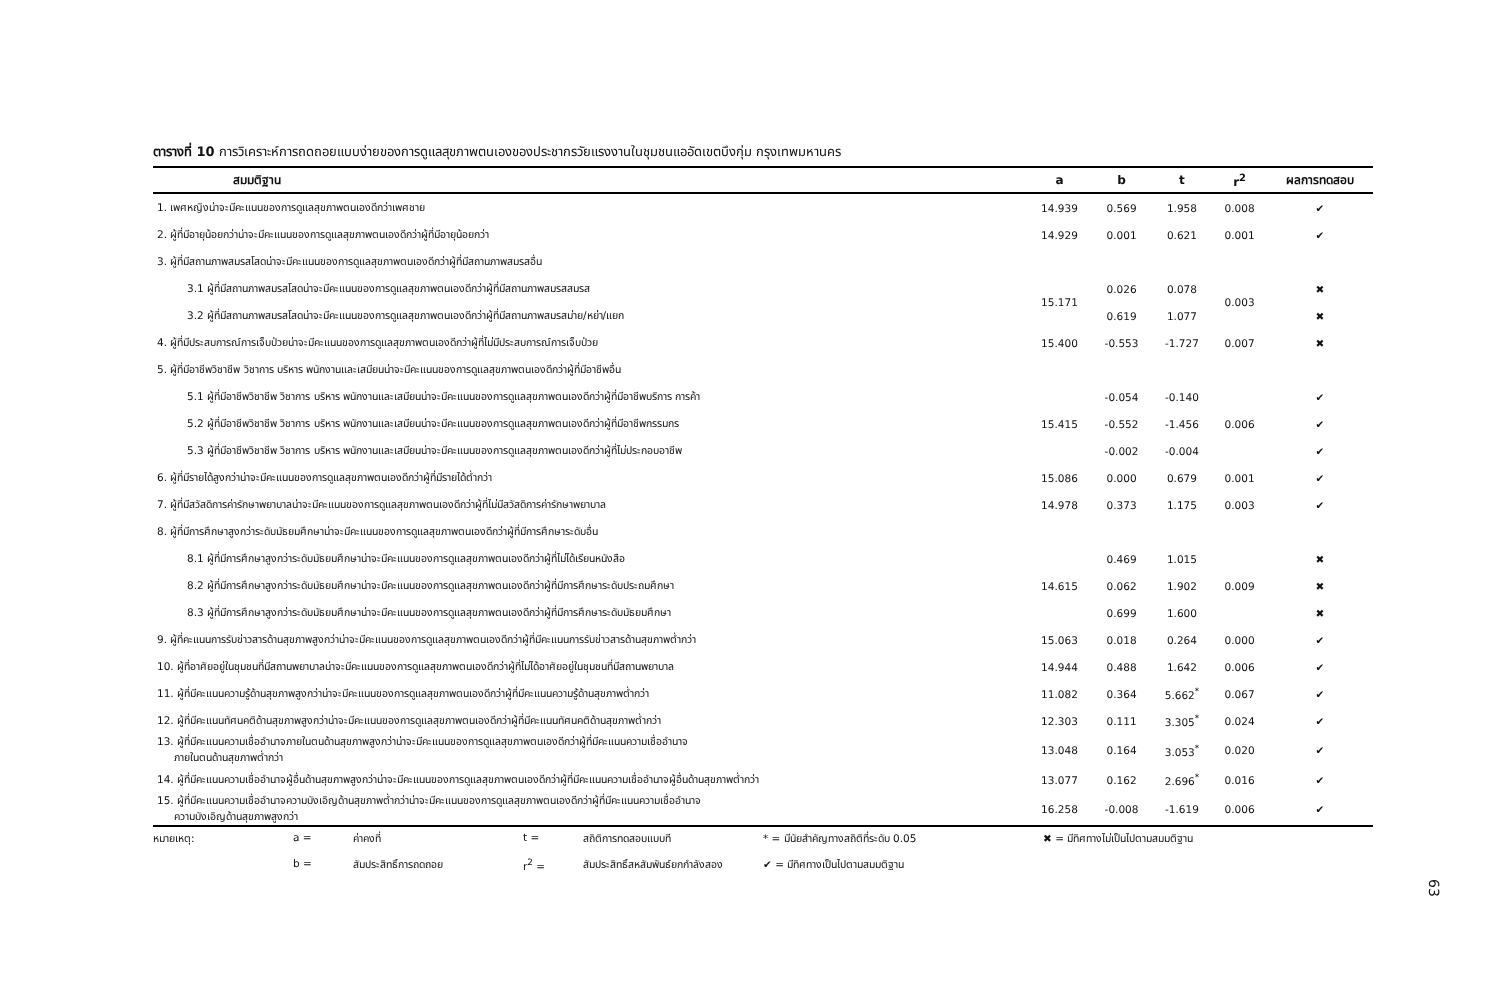ตารางที่ 10 การวิเคราะห์การถดถอยแบบง่ายของการดูแลสุขภาพตนเองของประชากรวัยแรงงานในชุมชนแออัดเขตบึงกุ่ม กรุงเทพมหานคร
| สมมติฐาน | a | b | t | r<sup>2</sup> | ผลการทดสอบ |
| --- | --- | --- | --- | --- | --- |
| 1. เพศหญิงน่าจะมีคะแนนของการดูแลสุขภาพตนเองดีกว่าเพศชาย | 14.939 | 0.569 | 1.958 | 0.008 | ✔ |
| 2. ผู้ที่มีอายุน้อยกว่าน่าจะมีคะแนนของการดูแลสุขภาพตนเองดีกว่าผู้ที่มีอายุน้อยกว่า | 14.929 | 0.001 | 0.621 | 0.001 | ✔ |
| 3. ผู้ที่มีสถานภาพสมรสโสดน่าจะมีคะแนนของการดูแลสุขภาพตนเองดีกว่าผู้ที่มีสถานภาพสมรสอื่น | | | | | |
| 3.1 ผู้ที่มีสถานภาพสมรสโสดน่าจะมีคะแนนของการดูแลสุขภาพตนเองดีกว่าผู้ที่มีสถานภาพสมรสสมรส | 15.171 | 0.026 | 0.078 | 0.003 | ✖ |
| 3.2 ผู้ที่มีสถานภาพสมรสโสดน่าจะมีคะแนนของการดูแลสุขภาพตนเองดีกว่าผู้ที่มีสถานภาพสมรสม่าย/หย่า/แยก | | 0.619 | 1.077 | | ✖ |
| 4. ผู้ที่มีประสบการณ์การเจ็บป่วยน่าจะมีคะแนนของการดูแลสุขภาพตนเองดีกว่าผู้ที่ไม่มีประสบการณ์การเจ็บป่วย | 15.400 | -0.553 | -1.727 | 0.007 | ✖ |
| 5. ผู้ที่มีอาชีพวิชาชีพ วิชาการ บริหาร พนักงานและเสมียนน่าจะมีคะแนนของการดูแลสุขภาพตนเองดีกว่าผู้ที่มีอาชีพอื่น | | | | | |
| 5.1 ผู้ที่มีอาชีพวิชาชีพ วิชาการ บริหาร พนักงานและเสมียนน่าจะมีคะแนนของการดูแลสุขภาพตนเองดีกว่าผู้ที่มีอาชีพบริการ การค้า | 15.415 | -0.054 | -0.140 | 0.006 | ✔ |
| 5.2 ผู้ที่มีอาชีพวิชาชีพ วิชาการ บริหาร พนักงานและเสมียนน่าจะมีคะแนนของการดูแลสุขภาพตนเองดีกว่าผู้ที่มีอาชีพกรรมกร | | -0.552 | -1.456 | | ✔ |
| 5.3 ผู้ที่มีอาชีพวิชาชีพ วิชาการ บริหาร พนักงานและเสมียนน่าจะมีคะแนนของการดูแลสุขภาพตนเองดีกว่าผู้ที่ไม่ประกอบอาชีพ | | -0.002 | -0.004 | | ✔ |
| 6. ผู้ที่มีรายได้สูงกว่าน่าจะมีคะแนนของการดูแลสุขภาพตนเองดีกว่าผู้ที่มีรายได้ต่ำกว่า | 15.086 | 0.000 | 0.679 | 0.001 | ✔ |
| 7. ผู้ที่มีสวัสดิการค่ารักษาพยาบาลน่าจะมีคะแนนของการดูแลสุขภาพตนเองดีกว่าผู้ที่ไม่มีสวัสดิการค่ารักษาพยาบาล | 14.978 | 0.373 | 1.175 | 0.003 | ✔ |
| 8. ผู้ที่มีการศึกษาสูงกว่าระดับมัธยมศึกษาน่าจะมีคะแนนของการดูแลสุขภาพตนเองดีกว่าผู้ที่มีการศึกษาระดับอื่น | | | | | |
| 8.1 ผู้ที่มีการศึกษาสูงกว่าระดับมัธยมศึกษาน่าจะมีคะแนนของการดูแลสุขภาพตนเองดีกว่าผู้ที่ไม่ได้เรียนหนังสือ | 14.615 | 0.469 | 1.015 | 0.009 | ✖ |
| 8.2 ผู้ที่มีการศึกษาสูงกว่าระดับมัธยมศึกษาน่าจะมีคะแนนของการดูแลสุขภาพตนเองดีกว่าผู้ที่มีการศึกษาระดับประถมศึกษา | | 0.062 | 1.902 | | ✖ |
| 8.3 ผู้ที่มีการศึกษาสูงกว่าระดับมัธยมศึกษาน่าจะมีคะแนนของการดูแลสุขภาพตนเองดีกว่าผู้ที่มีการศึกษาระดับมัธยมศึกษา | | 0.699 | 1.600 | | ✖ |
| 9. ผู้ที่คะแนนการรับข่าวสารด้านสุขภาพสูงกว่าน่าจะมีคะแนนของการดูแลสุขภาพตนเองดีกว่าผู้ที่มีคะแนนการรับข่าวสารด้านสุขภาพต่ำกว่า | 15.063 | 0.018 | 0.264 | 0.000 | ✔ |
| 10. ผู้ที่อาศัยอยู่ในชุมชนที่มีสถานพยาบาลน่าจะมีคะแนนของการดูแลสุขภาพตนเองดีกว่าผู้ที่ไม่ได้อาศัยอยู่ในชุมชนที่มีสถานพยาบาล | 14.944 | 0.488 | 1.642 | 0.006 | ✔ |
| 11. ผู้ที่มีคะแนนความรู้ด้านสุขภาพสูงกว่าน่าจะมีคะแนนของการดูแลสุขภาพตนเองดีกว่าผู้ที่มีคะแนนความรู้ด้านสุขภาพต่ำกว่า | 11.082 | 0.364 | 5.662<sup>*</sup> | 0.067 | ✔ |
| 12. ผู้ที่มีคะแนนทัศนคติด้านสุขภาพสูงกว่าน่าจะมีคะแนนของการดูแลสุขภาพตนเองดีกว่าผู้ที่มีคะแนนทัศนคติด้านสุขภาพต่ำกว่า | 12.303 | 0.111 | 3.305<sup>*</sup> | 0.024 | ✔ |
| 13. ผู้ที่มีคะแนนความเชื่ออำนาจภายในตนด้านสุขภาพสูงกว่าน่าจะมีคะแนนของการดูแลสุขภาพตนเองดีกว่าผู้ที่มีคะแนนความเชื่ออำนาจ ภายในตนด้านสุขภาพต่ำกว่า | 13.048 | 0.164 | 3.053<sup>*</sup> | 0.020 | ✔ |
| 14. ผู้ที่มีคะแนนความเชื่ออำนาจผู้อื่นด้านสุขภาพสูงกว่าน่าจะมีคะแนนของการดูแลสุขภาพตนเองดีกว่าผู้ที่มีคะแนนความเชื่ออำนาจผู้อื่นด้านสุขภาพต่ำกว่า | 13.077 | 0.162 | 2.696<sup>*</sup> | 0.016 | ✔ |
| 15. ผู้ที่มีคะแนนความเชื่ออำนาจความบังเอิญด้านสุขภาพต่ำกว่าน่าจะมีคะแนนของการดูแลสุขภาพตนเองดีกว่าผู้ที่มีคะแนนความเชื่ออำนาจ ความบังเอิญด้านสุขภาพสูงกว่า | 16.258 | -0.008 | -1.619 | 0.006 | ✔ |
หมายเหตุ: a = ค่าคงที่ t = สถิติการทดสอบแบบที * = มีนัยสำคัญทางสถิติที่ระดับ 0.05 ✖ = มีทิศทางไม่เป็นไปตามสมมติฐาน b = สัมประสิทธิ์การถดถอย r<sup>2</sup> = สัมประสิทธิ์สหสัมพันธ์ยกกำลังสอง ✔ = มีทิศทางเป็นไปตามสมมติฐาน
63